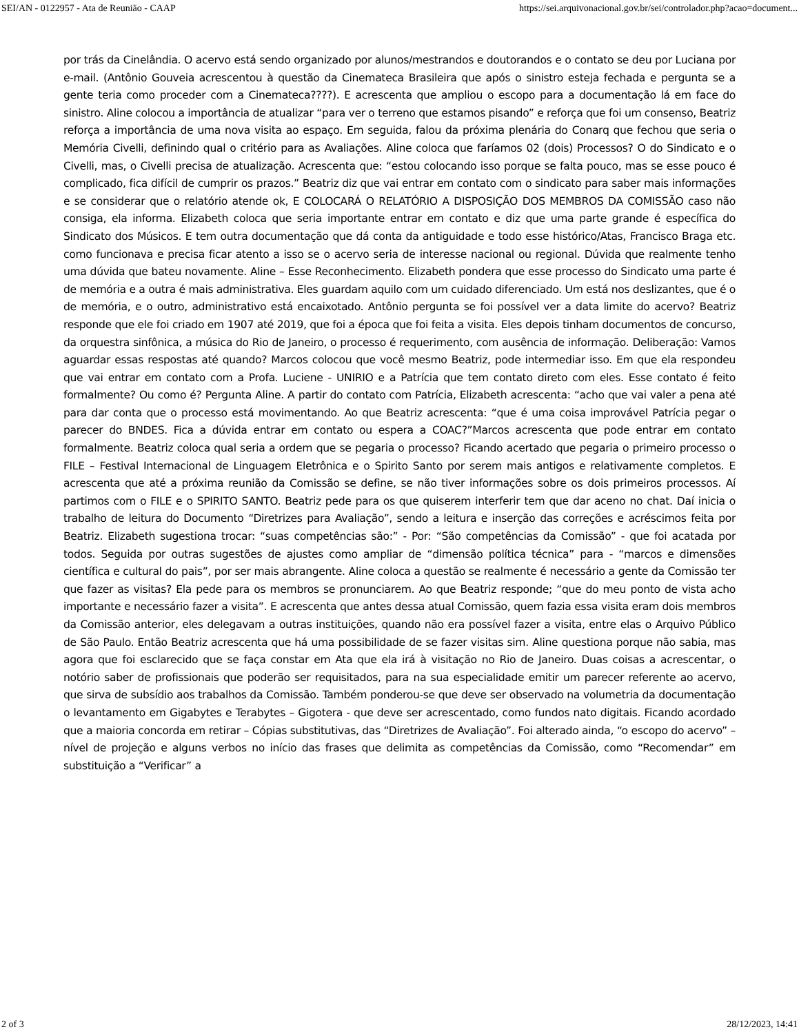SEI/AN - 0122957 - Ata de Reunião - CAAP https://sei.arquivonacional.gov.br/sei/controlador.php?acao=document...
por trás da Cinelândia. O acervo está sendo organizado por alunos/mestrandos e doutorandos e o contato se deu por Luciana por e-mail. (Antônio Gouveia acrescentou à questão da Cinemateca Brasileira que após o sinistro esteja fechada e pergunta se a gente teria como proceder com a Cinemateca????). E acrescenta que ampliou o escopo para a documentação lá em face do sinistro. Aline colocou a importância de atualizar “para ver o terreno que estamos pisando” e reforça que foi um consenso, Beatriz reforça a importância de uma nova visita ao espaço. Em seguida, falou da próxima plenária do Conarq que fechou que seria o Memória Civelli, definindo qual o critério para as Avaliações. Aline coloca que faríamos 02 (dois) Processos? O do Sindicato e o Civelli, mas, o Civelli precisa de atualização. Acrescenta que: “estou colocando isso porque se falta pouco, mas se esse pouco é complicado, fica difícil de cumprir os prazos.” Beatriz diz que vai entrar em contato com o sindicato para saber mais informações e se considerar que o relatório atende ok, E COLOCARÁ O RELATÓRIO A DISPOSIÇÃO DOS MEMBROS DA COMISSÃO caso não consiga, ela informa. Elizabeth coloca que seria importante entrar em contato e diz que uma parte grande é específica do Sindicato dos Músicos. E tem outra documentação que dá conta da antiguidade e todo esse histórico/Atas, Francisco Braga etc. como funcionava e precisa ficar atento a isso se o acervo seria de interesse nacional ou regional. Dúvida que realmente tenho uma dúvida que bateu novamente. Aline – Esse Reconhecimento. Elizabeth pondera que esse processo do Sindicato uma parte é de memória e a outra é mais administrativa. Eles guardam aquilo com um cuidado diferenciado. Um está nos deslizantes, que é o de memória, e o outro, administrativo está encaixotado. Antônio pergunta se foi possível ver a data limite do acervo? Beatriz responde que ele foi criado em 1907 até 2019, que foi a época que foi feita a visita. Eles depois tinham documentos de concurso, da orquestra sinfônica, a música do Rio de Janeiro, o processo é requerimento, com ausência de informação. Deliberação: Vamos aguardar essas respostas até quando? Marcos colocou que você mesmo Beatriz, pode intermediar isso. Em que ela respondeu que vai entrar em contato com a Profa. Luciene - UNIRIO e a Patrícia que tem contato direto com eles. Esse contato é feito formalmente? Ou como é? Pergunta Aline. A partir do contato com Patrícia, Elizabeth acrescenta: “acho que vai valer a pena até para dar conta que o processo está movimentando. Ao que Beatriz acrescenta: “que é uma coisa improvável Patrícia pegar o parecer do BNDES. Fica a dúvida entrar em contato ou espera a COAC?”Marcos acrescenta que pode entrar em contato formalmente. Beatriz coloca qual seria a ordem que se pegaria o processo? Ficando acertado que pegaria o primeiro processo o FILE – Festival Internacional de Linguagem Eletrônica e o Spirito Santo por serem mais antigos e relativamente completos. E acrescenta que até a próxima reunião da Comissão se define, se não tiver informações sobre os dois primeiros processos. Aí partimos com o FILE e o SPIRITO SANTO. Beatriz pede para os que quiserem interferir tem que dar aceno no chat. Daí inicia o trabalho de leitura do Documento “Diretrizes para Avaliação”, sendo a leitura e inserção das correções e acréscimos feita por Beatriz. Elizabeth sugestiona trocar: “suas competências são:” - Por: “São competências da Comissão” - que foi acatada por todos. Seguida por outras sugestões de ajustes como ampliar de “dimensão política técnica” para - “marcos e dimensões científica e cultural do pais”, por ser mais abrangente. Aline coloca a questão se realmente é necessário a gente da Comissão ter que fazer as visitas? Ela pede para os membros se pronunciarem. Ao que Beatriz responde; “que do meu ponto de vista acho importante e necessário fazer a visita”. E acrescenta que antes dessa atual Comissão, quem fazia essa visita eram dois membros da Comissão anterior, eles delegavam a outras instituições, quando não era possível fazer a visita, entre elas o Arquivo Público de São Paulo. Então Beatriz acrescenta que há uma possibilidade de se fazer visitas sim. Aline questiona porque não sabia, mas agora que foi esclarecido que se faça constar em Ata que ela irá à visitação no Rio de Janeiro. Duas coisas a acrescentar, o notório saber de profissionais que poderão ser requisitados, para na sua especialidade emitir um parecer referente ao acervo, que sirva de subsídio aos trabalhos da Comissão. Também ponderou-se que deve ser observado na volumetria da documentação o levantamento em Gigabytes e Terabytes – Gigotera - que deve ser acrescentado, como fundos nato digitais. Ficando acordado que a maioria concorda em retirar – Cópias substitutivas, das “Diretrizes de Avaliação”. Foi alterado ainda, “o escopo do acervo” – nível de projeção e alguns verbos no início das frases que delimita as competências da Comissão, como “Recomendar” em substituição a “Verificar” a
2 of 3 28/12/2023, 14:41